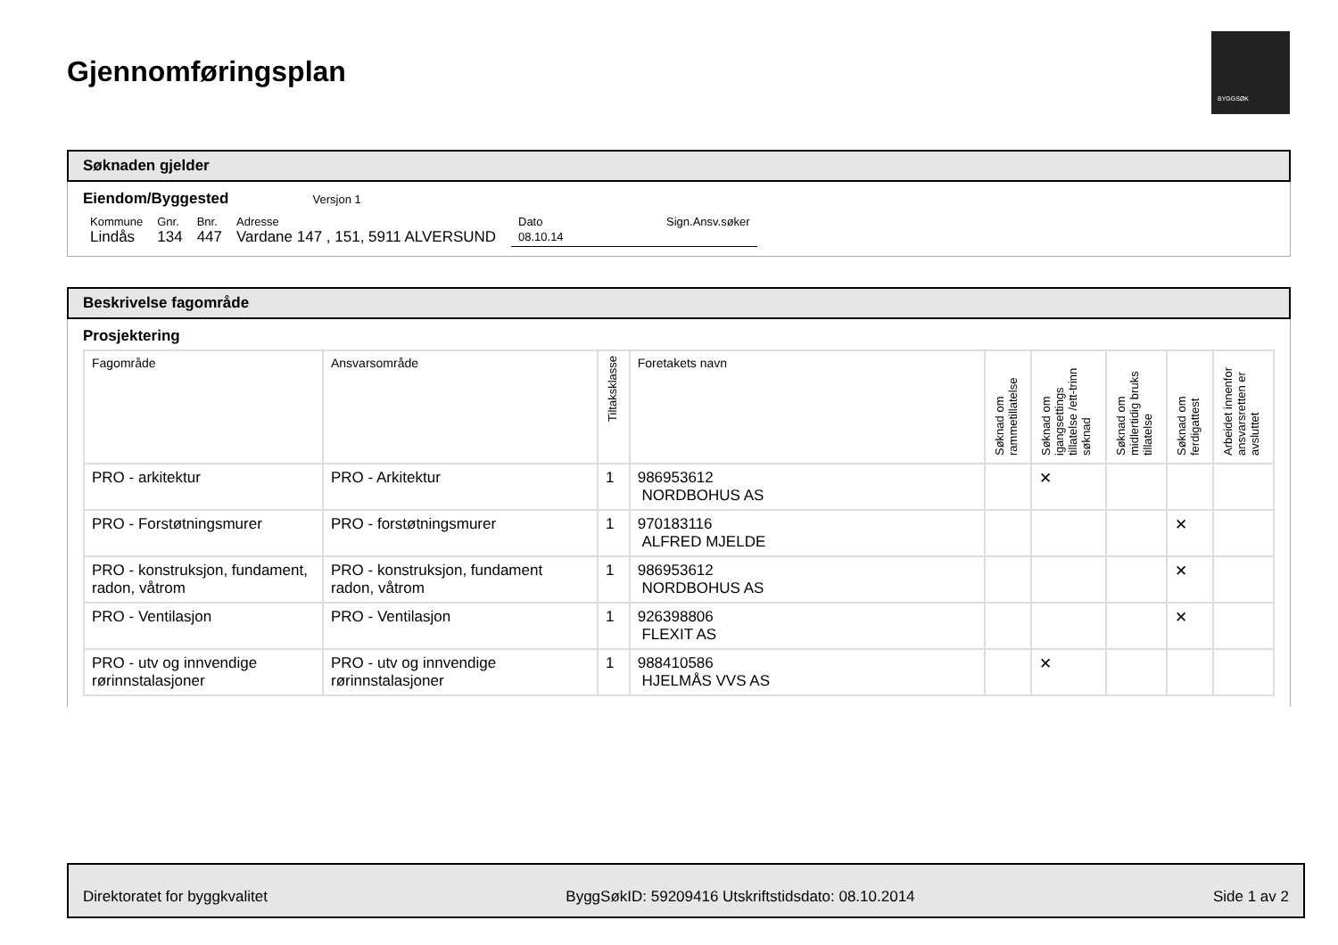Gjennomføringsplan
BYGGSØK
Søknaden gjelder
Eiendom/Byggested Versjon 1
| Kommune | Gnr. | Bnr. | Adresse | Dato | Sign.Ansv.søker |
| Lindås | 134 | 447 | Vardane 147 , 151, 5911 ALVERSUND | 08.10.14 | |
Beskrivelse fagområde
Prosjektering
| Fagområde | Ansvarsområde | Tiltaksklasse | Foretakets navn | Søknad om rammetillatelse | Søknad om igangsettings tillatelse /ett-trinn søknad | Søknad om midlertidig bruks tillatelse | Søknad om ferdigattest | Arbeidet innenfor ansvarsretten er avsluttet |
| --- | --- | --- | --- | --- | --- | --- | --- | --- |
| PRO - arkitektur | PRO - Arkitektur | 1 | 986953612 NORDBOHUS AS | | ✕ | | | |
| PRO - Forstøtningsmurer | PRO - forstøtningsmurer | 1 | 970183116 ALFRED MJELDE | | | | ✕ | |
| PRO - konstruksjon, fundament, radon, våtrom | PRO - konstruksjon, fundament radon, våtrom | 1 | 986953612 NORDBOHUS AS | | | | ✕ | |
| PRO - Ventilasjon | PRO - Ventilasjon | 1 | 926398806 FLEXIT AS | | | | ✕ | |
| PRO - utv og innvendige rørinnstalasjoner | PRO - utv og innvendige rørinnstalasjoner | 1 | 988410586 HJELMÅS VVS AS | | ✕ | | | |
Direktoratet for byggkvalitet ByggSøkID: 59209416 Utskriftstidsdato: 08.10.2014 Side 1 av 2